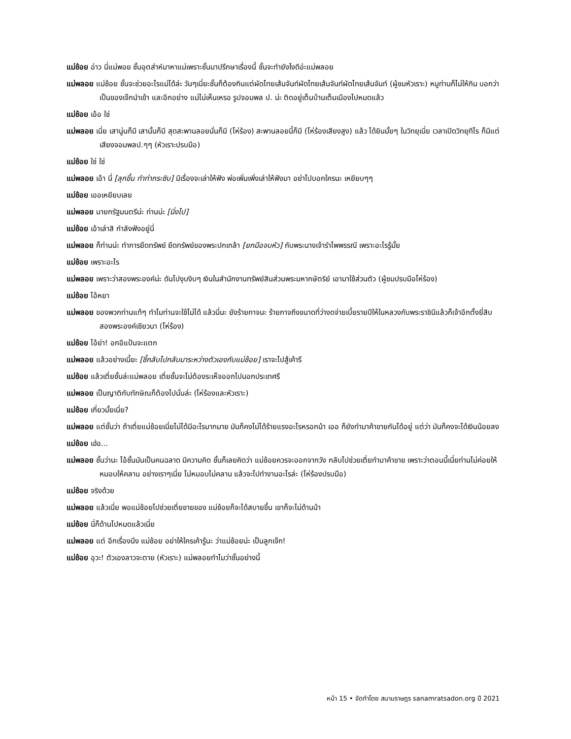แม่ช้อย อ่าว นี่แม่พอย ชั้นอุตส่าห์มาหาแม่เพราะชั้นมาปรึกษาเรื่องนี้ ชั้นจะทำยังไงดีอ่ะแม่พลอย
แม่พลอย แม่ช้อย ชั้นจะช่วยอะไรแม่ได้ล่ะ วันๆเนี่ยะชั้นก็ต้องกินแต่ผัดไทยเส้นจันท์ผัดไทยเส้นจันท์ผัดไทยเส้นจันท์ (ผู้ชมหัวเราะ) หมูท่านก็ไม่ให้กิน บอกว่าเป็นของเจ๊กนำเข้า และอีกอย่าง แม่ไม่เห็นเหรอ รูปจอมพล ป. น่ะ ติดอยู่เต็มบ้านเต็มเมืองไปหมดแล้ว
แม่ช้อย เอ้อ ใช่
แม่พลอย เนี่ย เสานู่นก็มี เสานั้นก็มี สุดสะพานลอยนั่นก็มี (โห่ร้อง) สะพานลอยนี้ก็มี (โห่ร้องเสียงสูง) แล้ว ได้ยินมั้ยๆ ในวิทยุเนี่ย เวลาเปิดวิทยุทีไร ก็มีแต่เสียงจอมพลป.ๆๆ (หัวเราะปรบมือ)
แม่ช้อย ใช่ ใช่
แม่พลอย เอ้า นี่ [ลุกขึ้น ทำท่ากระซิบ] มีเรื่องจะเล่าให้ฟัง พ่อเพิ่มเพิ่งเล่าให้ฟังมา อย่าไปบอกใครนะ เหยียบๆๆ
แม่ช้อย เออเหยียบเลย
แม่พลอย นายกรัฐมนตรีน่ะ ท่านน่ะ [นิ่งไป]
แม่ช้อย เอ้าเล่าสิ กำลังฟังอยู่นี่
แม่พลอย ก็ท่านน่ะ ทำการยึดทรัพย์ ยึดทรัพย์ของพระปกเกล้า [ยกมือจบหัว] กับพระนางเจ้ารำไพพรรณี เพราะอะไรรู้มั้ย
แม่ช้อย เพราะอะไร
แม่พลอย เพราะว่าสองพระองค์น่ะ ดันไปงุบงิบๆ เงินในสำนักงานทรัพย์สินส่วนพระมหากษัตริย์ เอามาใช้ส่วนตัว (ผู้ชมปรบมือโห่ร้อง)
แม่ช้อย ไอ้หยา
แม่พลอย ของพวกท่านแท้ๆ ทำไมท่านจะใช้ไม่ได้ แล้วนี่นะ ยังร้ายกาจนะ ร้ายกาจถึงขนาดที่ว่างดจ่ายเบี้ยรายปีให้ในหลวงกับพระราชินีแล้วก็เจ้าอีกตั้งยี่สิบสองพระองค์เชียวนา (โห่ร้อง)
แม่ช้อย ไอ้ย่า! อกอีแป้นจะแตก
แม่พลอย แล้วอย่างเนี้ยะ [ชี้กลับไปกลับมาระหว่างตัวเองกับแม่ช้อย] เราจะไปสู้เค้ารึ
แม่ช้อย แล้วเตี่ยชั้นล่ะแม่พลอย เตี่ยชั้นจะไม่ต้องระเห็จออกไปนอกประเทศรึ
แม่พลอย เป็นญาติกับทักษิณก็ต้องไปนั่นล่ะ (โห่ร้องและหัวเราะ)
แม่ช้อย เกี่ยวมั้ยเนี่ย?
แม่พลอย แต่ชั้นว่า ถ้าเตี่ยแม่ช้อยเนี่ยไม่ได้มีอะไรมากมาย มันก็คงไม่ได้ร้ายแรงอะไรหรอกน้า เออ ก็ยังทำมาค้าขายกันได้อยู่ แต่ว่า มันก็คงจะได้เงินน้อยลง
แม่ช้อย เฮ่อ...
แม่พลอย ชั้นว่านะ ไอ้ชั้นมันเป็นคนฉลาด มีความคิด ชั้นก็เลยคิดว่า แม่ช้อยควรจะออกจากวัง กลับไปช่วยเตี่ยทำมาค้าขาย เพราะว่าตอนนี้เนี่ยท่านไม่ค่อยให้หมอบให้คลาน อย่างเราๆเนี่ย ไม่หมอบไม่คลาน แล้วจะไปทำงานอะไรล่ะ (โห่ร้องปรบมือ)
แม่ช้อย จริงด้วย
แม่พลอย แล้วเนี่ย พอแม่ช้อยไปช่วยเตี่ยขายของ แม่ช้อยก็จะได้สบายขึ้น เขาก็จะไม่ด้านน้า
แม่ช้อย นี่ก็ด้านไปหมดแล้วเนี่ย
แม่พลอย แต่ อีกเรื่องนึง แม่ช้อย อย่าให้ใครเค้ารู้นะ ว่าแม่ช้อยน่ะ เป็นลูกเจ๊ก!
แม่ช้อย อุวะ! ตัวเองลาวจะตาย (หัวเราะ) แม่พลอยทำไมว่าชั้นอย่างนี้
หน้า 15 • จัดทำโดย สนามราษฎร sanamratsadon.org ปี 2021